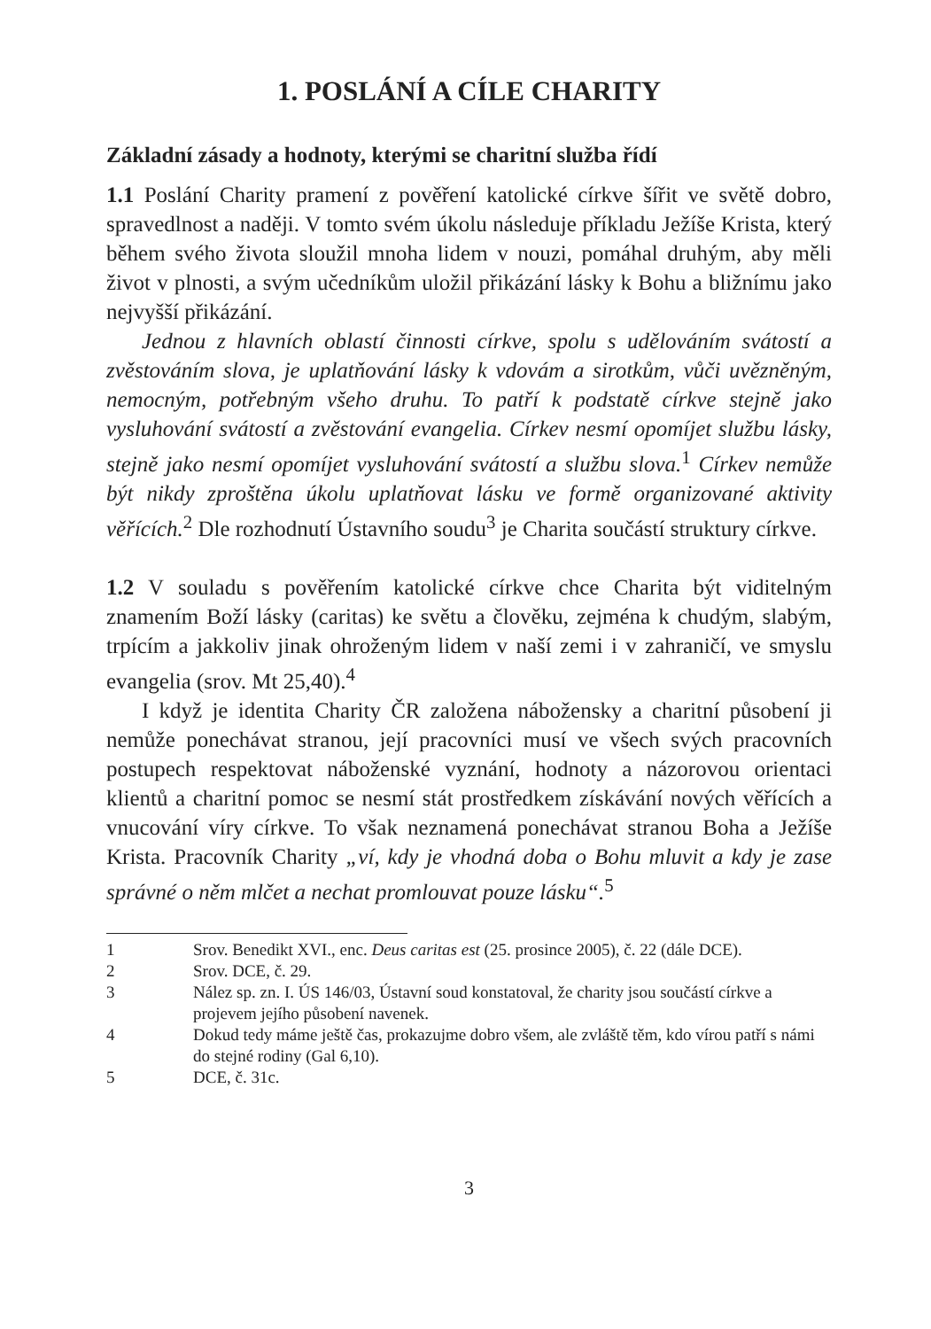1. POSLÁNÍ A CÍLE CHARITY
Základní zásady a hodnoty, kterými se charitní služba řídí
1.1 Poslání Charity pramení z pověření katolické církve šířit ve světě dobro, spravedlnost a naději. V tomto svém úkolu následuje příkladu Ježíše Krista, který během svého života sloužil mnoha lidem v nouzi, pomáhal druhým, aby měli život v plnosti, a svým učedníkům uložil přikázání lásky k Bohu a bližnímu jako nejvyšší přikázání.
Jednou z hlavních oblastí činnosti církve, spolu s udělováním svátostí a zvěstováním slova, je uplatňování lásky k vdovám a sirotkům, vůči uvězněným, nemocným, potřebným všeho druhu. To patří k podstatě církve stejně jako vysluhování svátostí a zvěstování evangelia. Církev nesmí opomíjet službu lásky, stejně jako nesmí opomíjet vysluhování svátostí a službu slova.<sup>1</sup> Církev nemůže být nikdy zproštěna úkolu uplatňovat lásku ve formě organizované aktivity věřících.<sup>2</sup> Dle rozhodnutí Ústavního soudu<sup>3</sup> je Charita součástí struktury církve.
1.2 V souladu s pověřením katolické církve chce Charita být viditelným znamením Boží lásky (caritas) ke světu a člověku, zejména k chudým, slabým, trpícím a jakkoliv jinak ohroženým lidem v naší zemi i v zahraničí, ve smyslu evangelia (srov. Mt 25,40).<sup>4</sup>
I když je identita Charity ČR založena nábožensky a charitní působení ji nemůže ponechávat stranou, její pracovníci musí ve všech svých pracovních postupech respektovat náboženské vyznání, hodnoty a názorovou orientaci klientů a charitní pomoc se nesmí stát prostředkem získávání nových věřících a vnucování víry církve. To však neznamená ponechávat stranou Boha a Ježíše Krista. Pracovník Charity „ví, kdy je vhodná doba o Bohu mluvit a kdy je zase správné o něm mlčet a nechat promlouvat pouze lásku“.<sup>5</sup>
1 Srov. Benedikt XVI., enc. Deus caritas est (25. prosince 2005), č. 22 (dále DCE).
2 Srov. DCE, č. 29.
3 Nález sp. zn. I. ÚS 146/03, Ústavní soud konstatoval, že charity jsou součástí církve a projevem jejího působení navenek.
4 Dokud tedy máme ještě čas, prokazujme dobro všem, ale zvláště těm, kdo vírou patří s námi do stejné rodiny (Gal 6,10).
5 DCE, č. 31c.
3